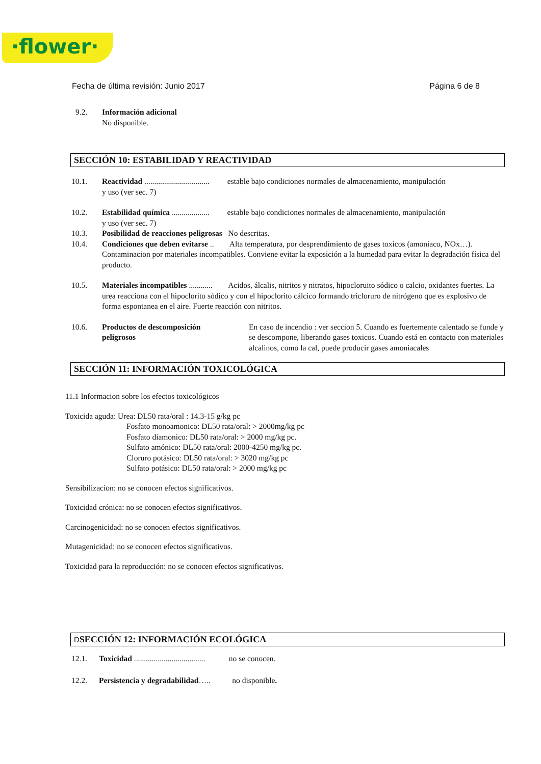·flower·
Fecha de última revisión: Junio 2017 Página 6 de 8
9.2. Información adicional
No disponible.
SECCIÓN 10: ESTABILIDAD Y REACTIVIDAD
10.1. Reactividad ................................. estable bajo condiciones normales de almacenamiento, manipulación
y uso (ver sec. 7)
10.2. Estabilidad química ................... estable bajo condiciones normales de almacenamiento, manipulación
y uso (ver sec. 7)
10.3. Posibilidad de reacciones peligrosas No descritas.
10.4. Condiciones que deben evitarse .. Alta temperatura, por desprendimiento de gases toxicos (amoniaco, NOx…). Contaminacion por materiales incompatibles. Conviene evitar la exposición a la humedad para evitar la degradación física del producto.
10.5. Materiales incompatibles ............ Acidos, álcalis, nitritos y nitratos, hipocloruito sódico o calcio, oxidantes fuertes. La urea reacciona con el hipoclorito sódico y con el hipoclorito cálcico formando tricloruro de nitrógeno que es explosivo de forma espontanea en el aire. Fuerte reacción con nitritos.
10.6. Productos de descomposición
peligrosos
En caso de incendio : ver seccion 5. Cuando es fuertemente calentado se funde y se descompone, liberando gases toxicos. Cuando está en contacto con materiales alcalinos, como la cal, puede producir gases amoniacales
SECCIÓN 11: INFORMACIÓN TOXICOLÓGICA
11.1 Informacion sobre los efectos toxicológicos
Toxicida aguda: Urea: DL50 rata/oral : 14.3-15 g/kg pc
Fosfato monoamonico: DL50 rata/oral: > 2000mg/kg pc
Fosfato diamonico: DL50 rata/oral: > 2000 mg/kg pc.
Sulfato amónico: DL50 rata/oral: 2000-4250 mg/kg pc.
Cloruro potásico: DL50 rata/oral: > 3020 mg/kg pc
Sulfato potásico: DL50 rata/oral: > 2000 mg/kg pc
Sensibilizacion: no se conocen efectos significativos.
Toxicidad crónica: no se conocen efectos significativos.
Carcinogenicidad: no se conocen efectos significativos.
Mutagenicidad: no se conocen efectos significativos.
Toxicidad para la reproducción: no se conocen efectos significativos.
DSECCIÓN 12: INFORMACIÓN ECOLÓGICA
12.1. Toxicidad .................................... no se conocen.
12.2. Persistencia y degradabilidad….. no disponible.